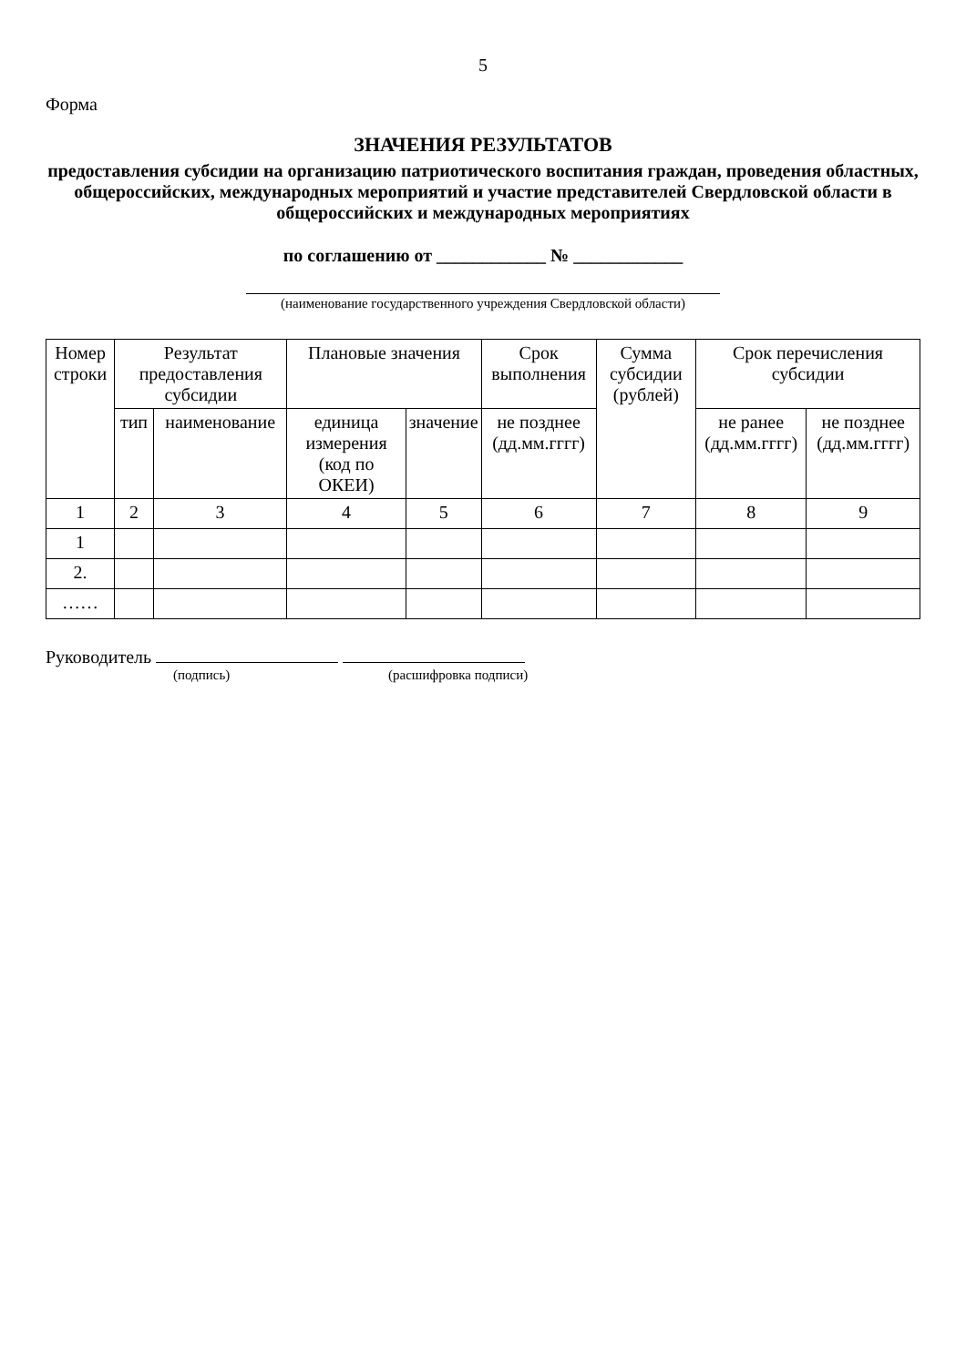5
Форма
ЗНАЧЕНИЯ РЕЗУЛЬТАТОВ
предоставления субсидии на организацию патриотического воспитания граждан, проведения областных, общероссийских, международных мероприятий и участие представителей Свердловской области в общероссийских и международных мероприятиях
по соглашению от ____________ № ____________
(наименование государственного учреждения Свердловской области)
| Номер строки | Результат предоставления субсидии | | Плановые значения | | Срок выполнения | Сумма субсидии (рублей) | Срок перечисления субсидии | |
| --- | --- | --- | --- | --- | --- | --- | --- | --- |
| | тип | наименование | единица измерения (код по ОКЕИ) | значение | не позднее (дд.мм.гггг) | | не ранее (дд.мм.гггг) | не позднее (дд.мм.гггг) |
| 1 | 2 | 3 | 4 | 5 | 6 | 7 | 8 | 9 |
| 1 | | | | | | | | |
| 2. | | | | | | | | |
| …… | | | | | | | | |
Руководитель
(подпись) (расшифровка подписи)